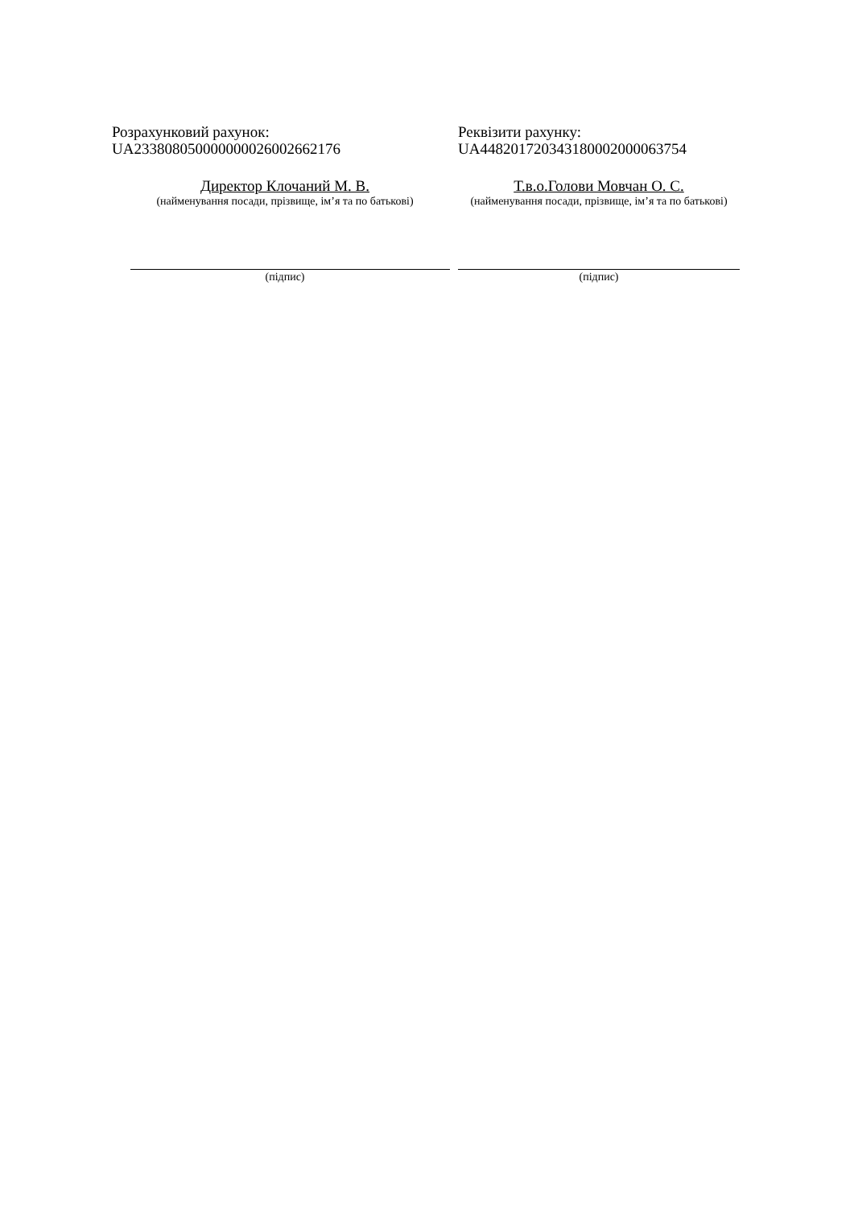Розрахунковий рахунок:
UA233808050000000026002662176
Реквізити рахунку:
UA448201720343180002000063754
Директор Клочаний М. В.
(найменування посади, прізвище, ім’я та по батькові)
Т.в.о.Голови Мовчан О. С.
(найменування посади, прізвище, ім’я та по батькові)
(підпис) (підпис)